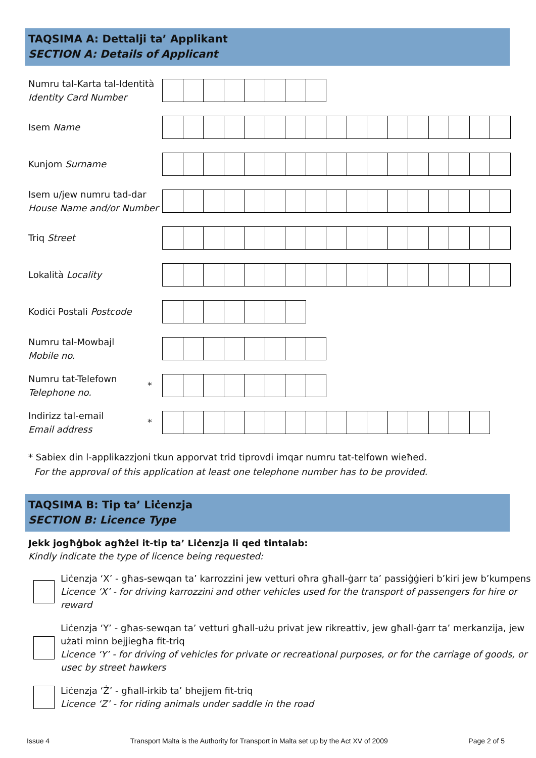TAQSIMA A: Dettalji ta’ Applikant
SECTION A: Details of Applicant
Numru tal-Karta tal-Identità
Identity Card Number
Isem Name
Kunjom Surname
Isem u/jew numru tad-dar
House Name and/or Number
Triq Street
Lokalità Locality
Kodiċi Postali Postcode
Numru tal-Mowbajl
Mobile no.
Numru tat-Telefown
Telephone no.
*
Indirizz tal-email
Email address
*
* Sabiex din l-applikazzjoni tkun apporvat trid tiprovdi imqar numru tat-telfown wieħed.
For the approval of this application at least one telephone number has to be provided.
TAQSIMA B: Tip ta’ Liċenzja
SECTION B: Licence Type
Jekk jogħġbok agħżel it-tip ta’ Liċenzja li qed tintalab:
Kindly indicate the type of licence being requested:
Liċenzja ‘X’ - għas-sewqan ta’ karrozzini jew vetturi oħra għall-ġarr ta’ passiġġieri b’kiri jew b’kumpens
Licence ‘X’ - for driving karrozzini and other vehicles used for the transport of passengers for hire or reward
Liċenzja ‘Y’ - għas-sewqan ta’ vetturi għall-użu privat jew rikreattiv, jew għall-ġarr ta’ merkanzija, jew użati minn bejjiegħa fit-triq
Licence ‘Y’ - for driving of vehicles for private or recreational purposes, or for the carriage of goods, or usec by street hawkers
Liċenzja ‘Ż’ - għall-irkib ta’ bhejjem fit-triq
Licence ‘Z’ - for riding animals under saddle in the road
Issue 4 Transport Malta is the Authority for Transport in Malta set up by the Act XV of 2009 Page 2 of 5